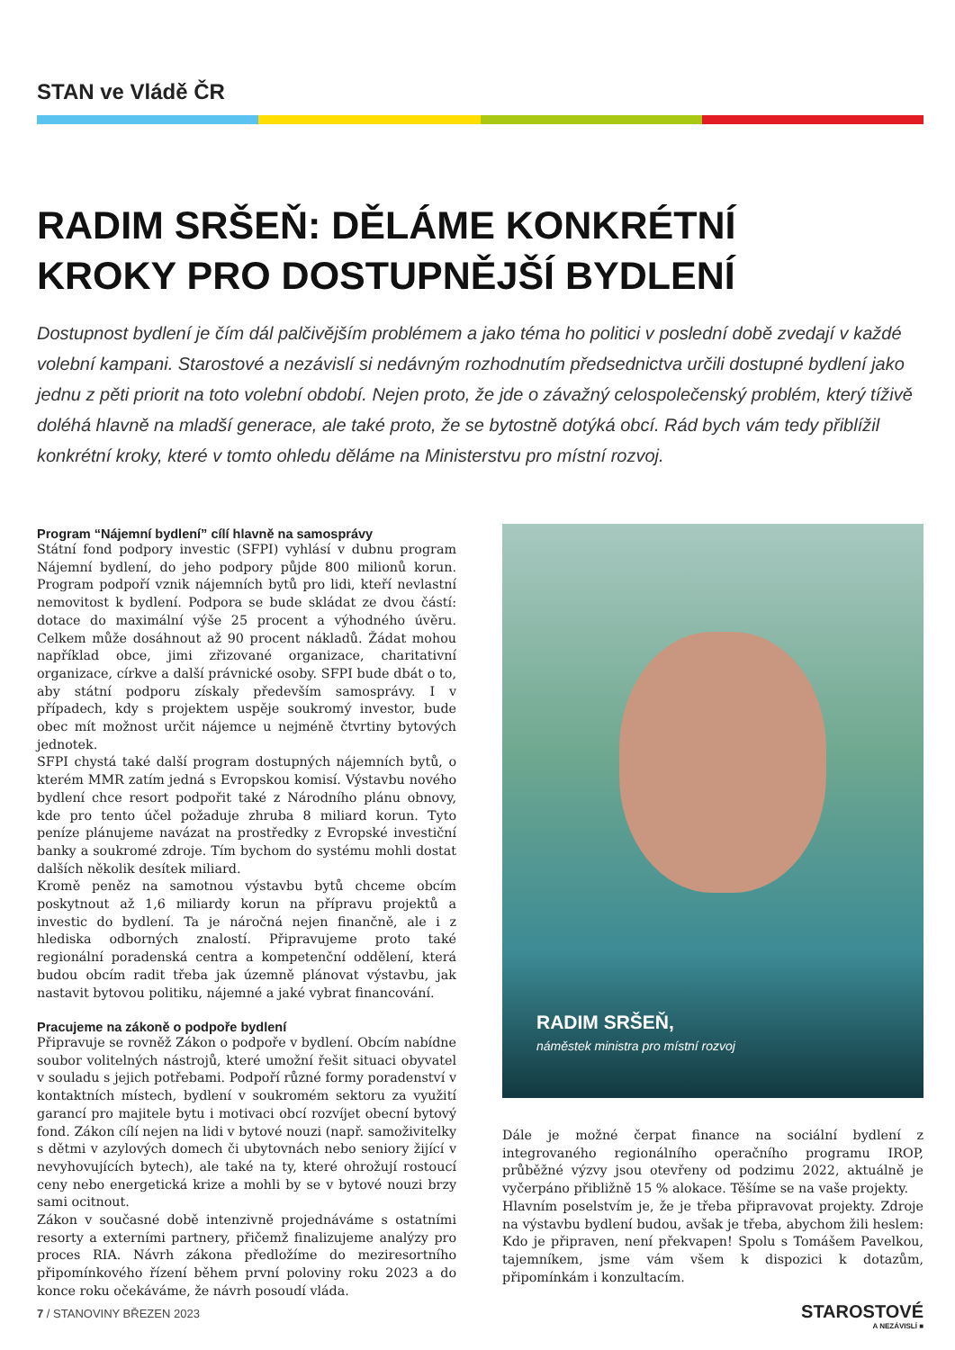STAN ve Vládě ČR
RADIM SRŠEŇ: DĚLÁME KONKRÉTNÍ
KROKY PRO DOSTUPNĚJŠÍ BYDLENÍ
Dostupnost bydlení je čím dál palčivějším problémem a jako téma ho politici v poslední době zvedají v každé volební kampani. Starostové a nezávislí si nedávným rozhodnutím předsednictva určili dostupné bydlení jako jednu z pěti priorit na toto volební období. Nejen proto, že jde o závažný celospolečenský problém, který tíživě doléhá hlavně na mladší generace, ale také proto, že se bytostně dotýká obcí. Rád bych vám tedy přiblížil konkrétní kroky, které v tomto ohledu děláme na Ministerstvu pro místní rozvoj.
Program “Nájemní bydlení” cílí hlavně na samosprávy
Státní fond podpory investic (SFPI) vyhlásí v dubnu program Nájemní bydlení, do jeho podpory půjde 800 milionů korun. Program podpoří vznik nájemních bytů pro lidi, kteří nevlastní nemovitost k bydlení. Podpora se bude skládat ze dvou částí: dotace do maximální výše 25 procent a výhodného úvěru. Celkem může dosáhnout až 90 procent nákladů. Žádat mohou například obce, jimi zřizované organizace, charitativní organizace, církve a další právnické osoby. SFPI bude dbát o to, aby státní podporu získaly především samosprávy. I v případech, kdy s projektem uspěje soukromý investor, bude obec mít možnost určit nájemce u nejméně čtvrtiny bytových jednotek.
SFPI chystá také další program dostupných nájemních bytů, o kterém MMR zatím jedná s Evropskou komisí. Výstavbu nového bydlení chce resort podpořit také z Národního plánu obnovy, kde pro tento účel požaduje zhruba 8 miliard korun. Tyto peníze plánujeme navázat na prostředky z Evropské investiční banky a soukromé zdroje. Tím bychom do systému mohli dostat dalších několik desítek miliard.
Kromě peněz na samotnou výstavbu bytů chceme obcím poskytnout až 1,6 miliardy korun na přípravu projektů a investic do bydlení. Ta je náročná nejen finančně, ale i z hlediska odborných znalostí. Připravujeme proto také regionální poradenská centra a kompetenční oddělení, která budou obcím radit třeba jak územně plánovat výstavbu, jak nastavit bytovou politiku, nájemné a jaké vybrat financování.
Pracujeme na zákoně o podpoře bydlení
Připravuje se rovněž Zákon o podpoře v bydlení. Obcím nabídne soubor volitelných nástrojů, které umožní řešit situaci obyvatel v souladu s jejich potřebami. Podpoří různé formy poradenství v kontaktních místech, bydlení v soukromém sektoru za využití garancí pro majitele bytu i motivaci obcí rozvíjet obecní bytový fond. Zákon cílí nejen na lidi v bytové nouzi (např. samoživitelky s dětmi v azylových domech či ubytovnách nebo seniory žijící v nevyhovujících bytech), ale také na ty, které ohrožují rostoucí ceny nebo energetická krize a mohli by se v bytové nouzi brzy sami ocitnout.
Zákon v současné době intenzivně projednáváme s ostatními resorty a externími partnery, přičemž finalizujeme analýzy pro proces RIA. Návrh zákona předložíme do meziresortního připomínkového řízení během první poloviny roku 2023 a do konce roku očekáváme, že návrh posoudí vláda.
RADIM SRŠEŇ,
náměstek ministra pro místní rozvoj
Dále je možné čerpat finance na sociální bydlení z integrovaného regionálního operačního programu IROP, průběžné výzvy jsou otevřeny od podzimu 2022, aktuálně je vyčerpáno přibližně 15 % alokace. Těšíme se na vaše projekty.
Hlavním poselstvím je, že je třeba připravovat projekty. Zdroje na výstavbu bydlení budou, avšak je třeba, abychom žili heslem: Kdo je připraven, není překvapen! Spolu s Tomášem Pavelkou, tajemníkem, jsme vám všem k dispozici k dotazům, připomínkám i konzultacím.
7 / STANOVINY BŘEZEN 2023
STAROSTOVÉ
A NEZÁVISLÍ ■